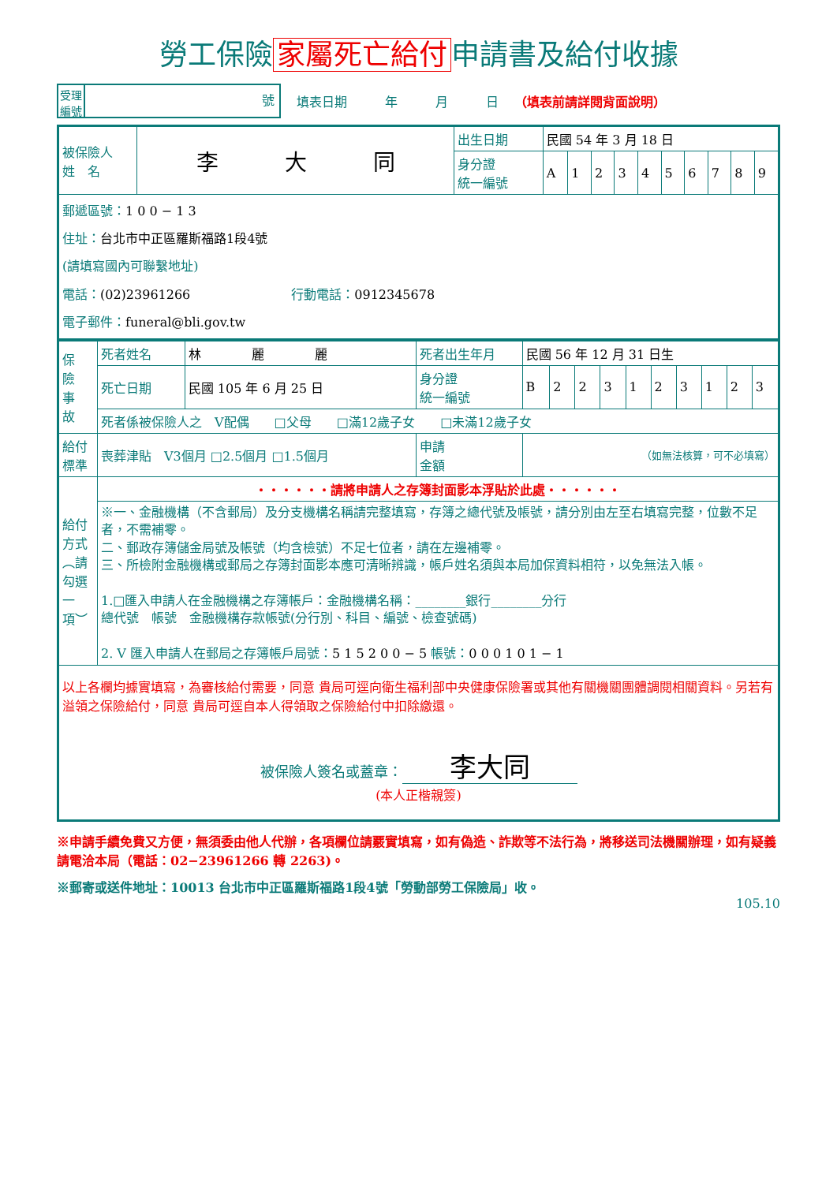勞工保險 家屬死亡給付 申請書及給付收據
受理
編號
號
填表日期　　　年　　　月　　　日 （填表前請詳閱背面說明）
| 被保險人 姓 名 | 李 大 同 | 出生日期 | 民國 54 年 3 月 18 日 | | | | | | | | | |
| | | 身分證 統一編號 | A | 1 | 2 | 3 | 4 | 5 | 6 | 7 | 8 | 9 |
| 郵遞區號： 1 0 0 − 1 3 住址： 台北市中正區羅斯福路1段4號 (請填寫國內可聯繫地址) 電話： (02)23961266 行動電話： 0912345678 電子郵件： funeral@bli.gov.tw | | | | | | | | | | | | |
| 保 險 事 故 | 死者姓名 | 林 麗 麗 | 死者出生年月 | 民國 56 年 12 月 31 日生 | | | | | | | | | |
| | 死亡日期 | 民國 105 年 6 月 25 日 | 身分證 統一編號 | B | 2 | 2 | 3 | 1 | 2 | 3 | 1 | 2 | 3 |
| | 死者係被保險人之 V配偶 □父母 □滿12歲子女 □未滿12歲子女 | | | | | | | | | | | | |
| 給付 標準 | 喪葬津貼 V3個月 □2.5個月 □1.5個月 | | 申請 金額 | （如無法核算，可不必填寫） | | | | | | | | | |
| 給付方式︵請勾選一項︶ | ‧‧‧‧‧‧請將申請人之存簿封面影本浮貼於此處‧‧‧‧‧‧ | | | | | | | | | | | | |
| | ※一、金融機構（不含郵局）及分支機構名稱請完整填寫，存簿之總代號及帳號，請分別由左至右填寫完整，位數不足者，不需補零。 二、郵政存簿儲金局號及帳號（均含檢號）不足七位者，請在左邊補零。 三、所檢附金融機構或郵局之存簿封面影本應可清晰辨識，帳戶姓名須與本局加保資料相符，以免無法入帳。 1.□匯入申請人在金融機構之存簿帳戶：金融機構名稱：________銀行________分行 總代號 帳號 金融機構存款帳號(分行別、科目、編號、檢查號碼) 2. V 匯入申請人在郵局之存簿帳戶局號： 5 1 5 2 0 0 − 5 帳號： 0 0 0 1 0 1 − 1 | | | | | | | | | | | | |
| 以上各欄均據實填寫，為審核給付需要，同意 貴局可逕向衛生福利部中央健康保險署或其他有關機關團體調閱相關資料。另若有溢領之保險給付，同意 貴局可逕自本人得領取之保險給付中扣除繳還。 被保險人簽名或蓋章： 李大同 (本人正楷親簽) | | | | | | | | | | | | | |
※申請手續免費又方便，無須委由他人代辦，各項欄位請覈實填寫，如有偽造、詐欺等不法行為，將移送司法機關辦理，如有疑義請電洽本局（電話：02−23961266 轉 2263)。
※郵寄或送件地址：10013 台北市中正區羅斯福路1段4號「勞動部勞工保險局」收。
105.10